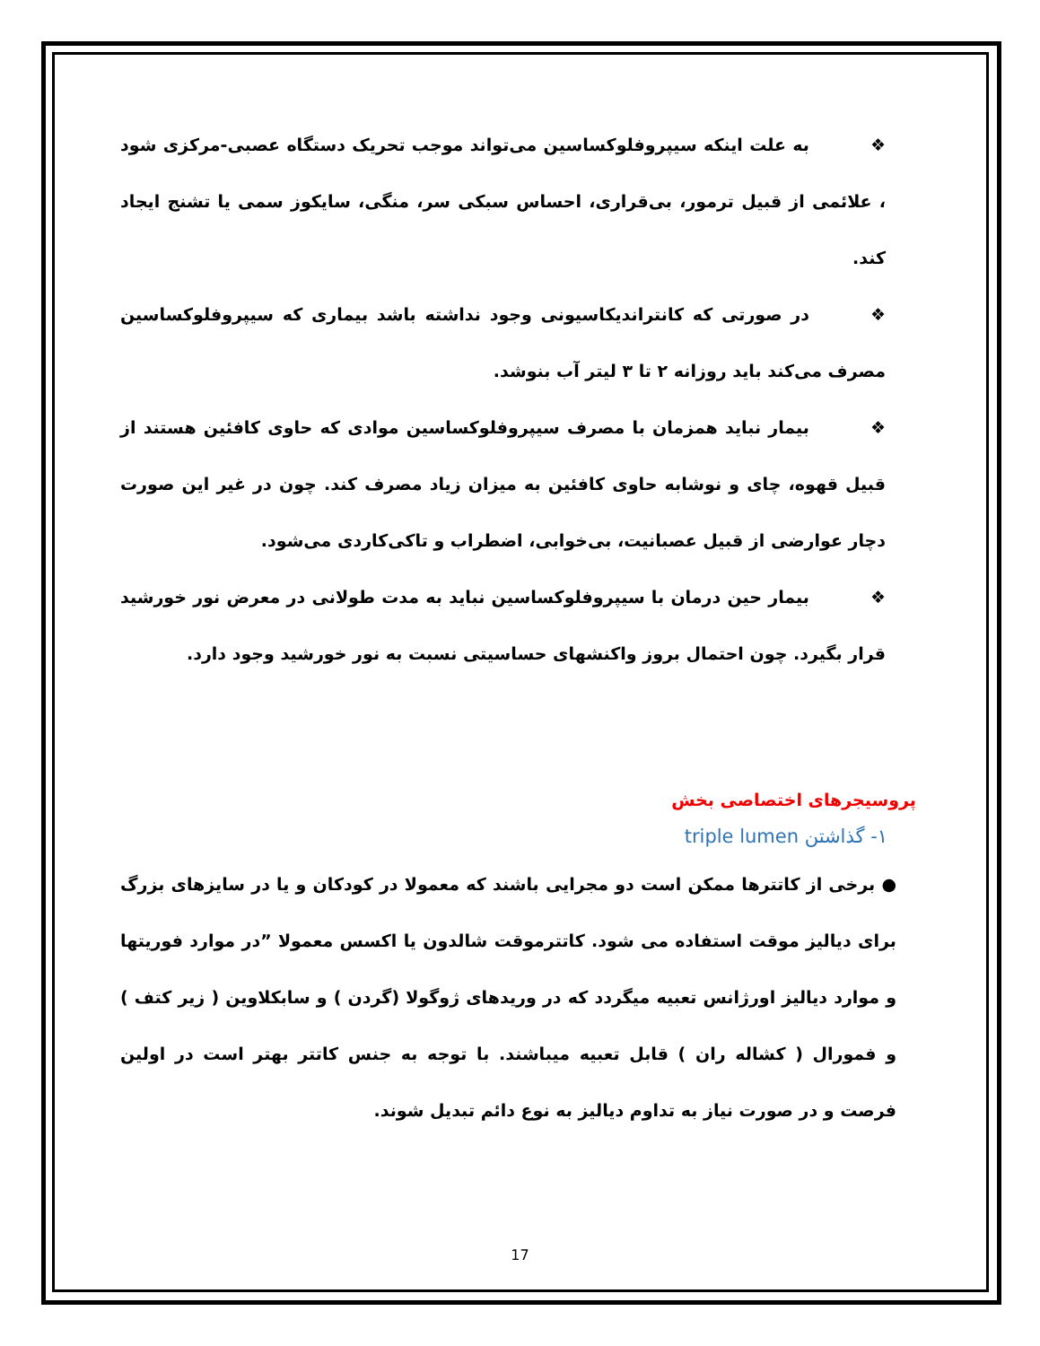❖ به علت اینکه سیپروفلوکساسین می‌تواند موجب تحریک دستگاه عصبی-مرکزی شود ، علائمی از قبیل ترمور، بی‌قراری، احساس سبکی سر، منگی، سایکوز سمی یا تشنج ایجاد کند.
❖ در صورتی که کانتراندیکاسیونی وجود نداشته باشد بیماری که سیپروفلوکساسین مصرف می‌کند باید روزانه ۲ تا ۳ لیتر آب بنوشد.
❖ بیمار نباید همزمان با مصرف سیپروفلوکساسین موادی که حاوی کافئین هستند از قبیل قهوه، چای و نوشابه حاوی کافئین به میزان زیاد مصرف کند. چون در غیر این صورت دچار عوارضی از قبیل عصبانیت، بی‌خوابی، اضطراب و تاکی‌کاردی می‌شود.
❖ بیمار حین درمان با سیپروفلوکساسین نباید به مدت طولانی در معرض نور خورشید قرار بگیرد. چون احتمال بروز واکنشهای حساسیتی نسبت به نور خورشید وجود دارد.
پروسیجرهای اختصاصی بخش
۱- گذاشتن triple lumen
● برخی از کاتترها ممکن است دو مجرایی باشند که معمولا در کودکان و یا در سایزهای بزرگ برای دیالیز موقت استفاده می شود. کاتترموقت شالدون یا اکسس معمولا ”در موارد فوریتها و موارد دیالیز اورژانس تعبیه میگردد که در وریدهای ژوگولا (گردن ) و سابکلاوین ( زیر کتف ) و فمورال ( کشاله ران ) قابل تعبیه میباشند. با توجه به جنس کاتتر بهتر است در اولین فرصت و در صورت نیاز به تداوم دیالیز به نوع دائم تبدیل شوند.
17